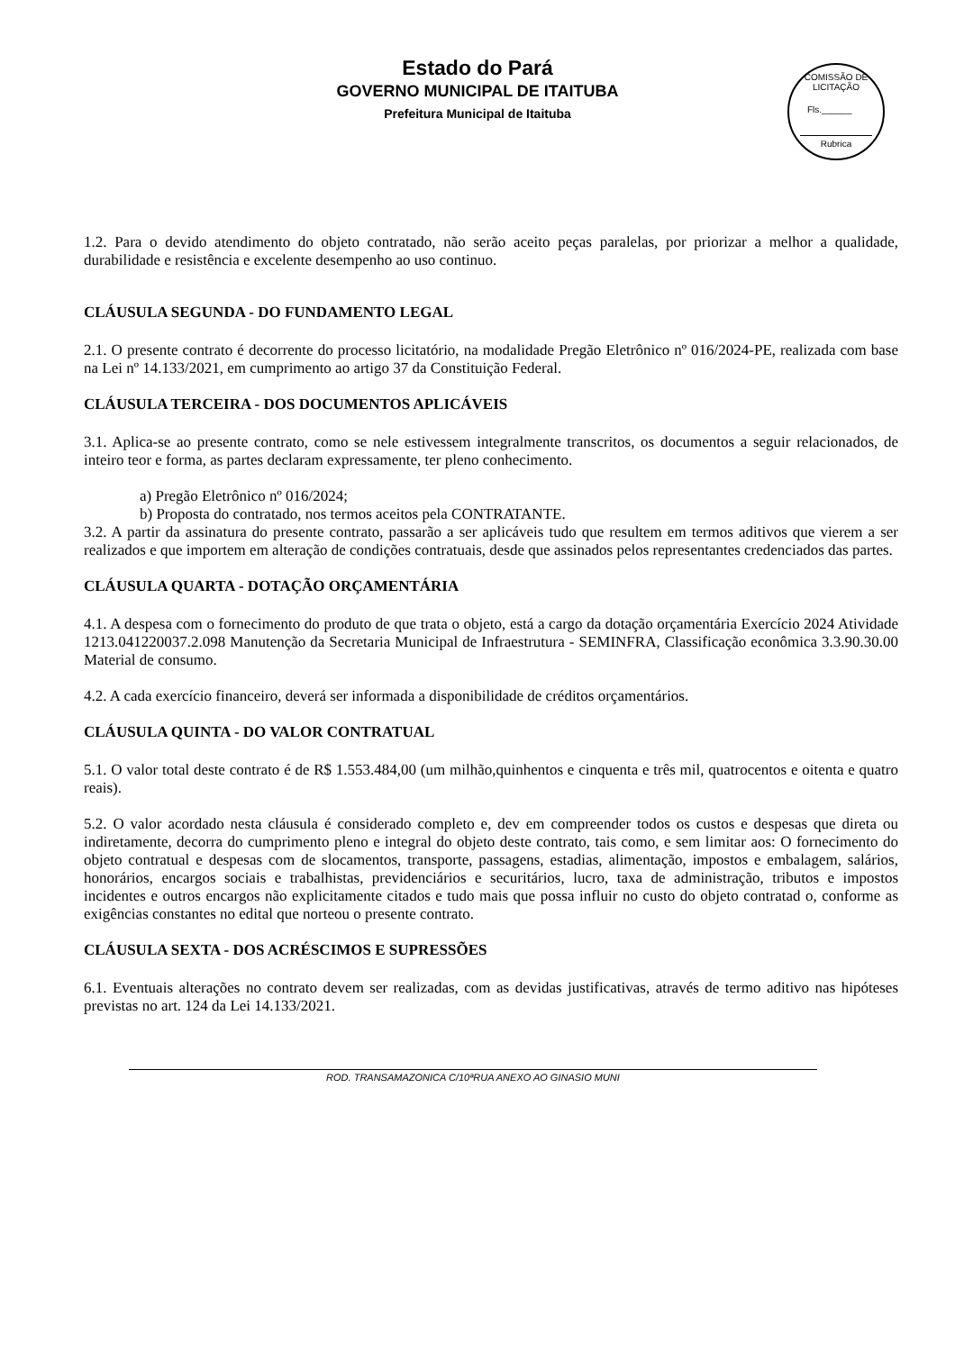Estado do Pará
GOVERNO MUNICIPAL DE ITAITUBA
Prefeitura Municipal de Itaituba
COMISSÃO DE LICITAÇÃO
Fls.______
Rubrica
1.2. Para o devido atendimento do objeto contratado, não serão aceito peças paralelas, por priorizar a melhor a qualidade, durabilidade e resistência e excelente desempenho ao uso continuo.
CLÁUSULA SEGUNDA - DO FUNDAMENTO LEGAL
2.1. O presente contrato é decorrente do processo licitatório, na modalidade Pregão Eletrônico nº 016/2024-PE, realizada com base na Lei nº 14.133/2021, em cumprimento ao artigo 37 da Constituição Federal.
CLÁUSULA TERCEIRA - DOS DOCUMENTOS APLICÁVEIS
3.1. Aplica-se ao presente contrato, como se nele estivessem integralmente transcritos, os documentos a seguir relacionados, de inteiro teor e forma, as partes declaram expressamente, ter pleno conhecimento.
a) Pregão Eletrônico nº 016/2024;
b) Proposta do contratado, nos termos aceitos pela CONTRATANTE.
3.2. A partir da assinatura do presente contrato, passarão a ser aplicáveis tudo que resultem em termos aditivos que vierem a ser realizados e que importem em alteração de condições contratuais, desde que assinados pelos representantes credenciados das partes.
CLÁUSULA QUARTA - DOTAÇÃO ORÇAMENTÁRIA
4.1. A despesa com o fornecimento do produto de que trata o objeto, está a cargo da dotação orçamentária Exercício 2024 Atividade 1213.041220037.2.098 Manutenção da Secretaria Municipal de Infraestrutura - SEMINFRA, Classificação econômica 3.3.90.30.00 Material de consumo.
4.2. A cada exercício financeiro, deverá ser informada a disponibilidade de créditos orçamentários.
CLÁUSULA QUINTA - DO VALOR CONTRATUAL
5.1. O valor total deste contrato é de R$ 1.553.484,00 (um milhão,quinhentos e cinquenta e três mil, quatrocentos e oitenta e quatro reais).
5.2. O valor acordado nesta cláusula é considerado completo e, dev em compreender todos os custos e despesas que direta ou indiretamente, decorra do cumprimento pleno e integral do objeto deste contrato, tais como, e sem limitar aos: O fornecimento do objeto contratual e despesas com de slocamentos, transporte, passagens, estadias, alimentação, impostos e embalagem, salários, honorários, encargos sociais e trabalhistas, previdenciários e securitários, lucro, taxa de administração, tributos e impostos incidentes e outros encargos não explicitamente citados e tudo mais que possa influir no custo do objeto contratad o, conforme as exigências constantes no edital que norteou o presente contrato.
CLÁUSULA SEXTA - DOS ACRÉSCIMOS E SUPRESSÕES
6.1. Eventuais alterações no contrato devem ser realizadas, com as devidas justificativas, através de termo aditivo nas hipóteses previstas no art. 124 da Lei 14.133/2021.
ROD. TRANSAMAZONICA C/10ªRUA ANEXO AO GINASIO MUNI